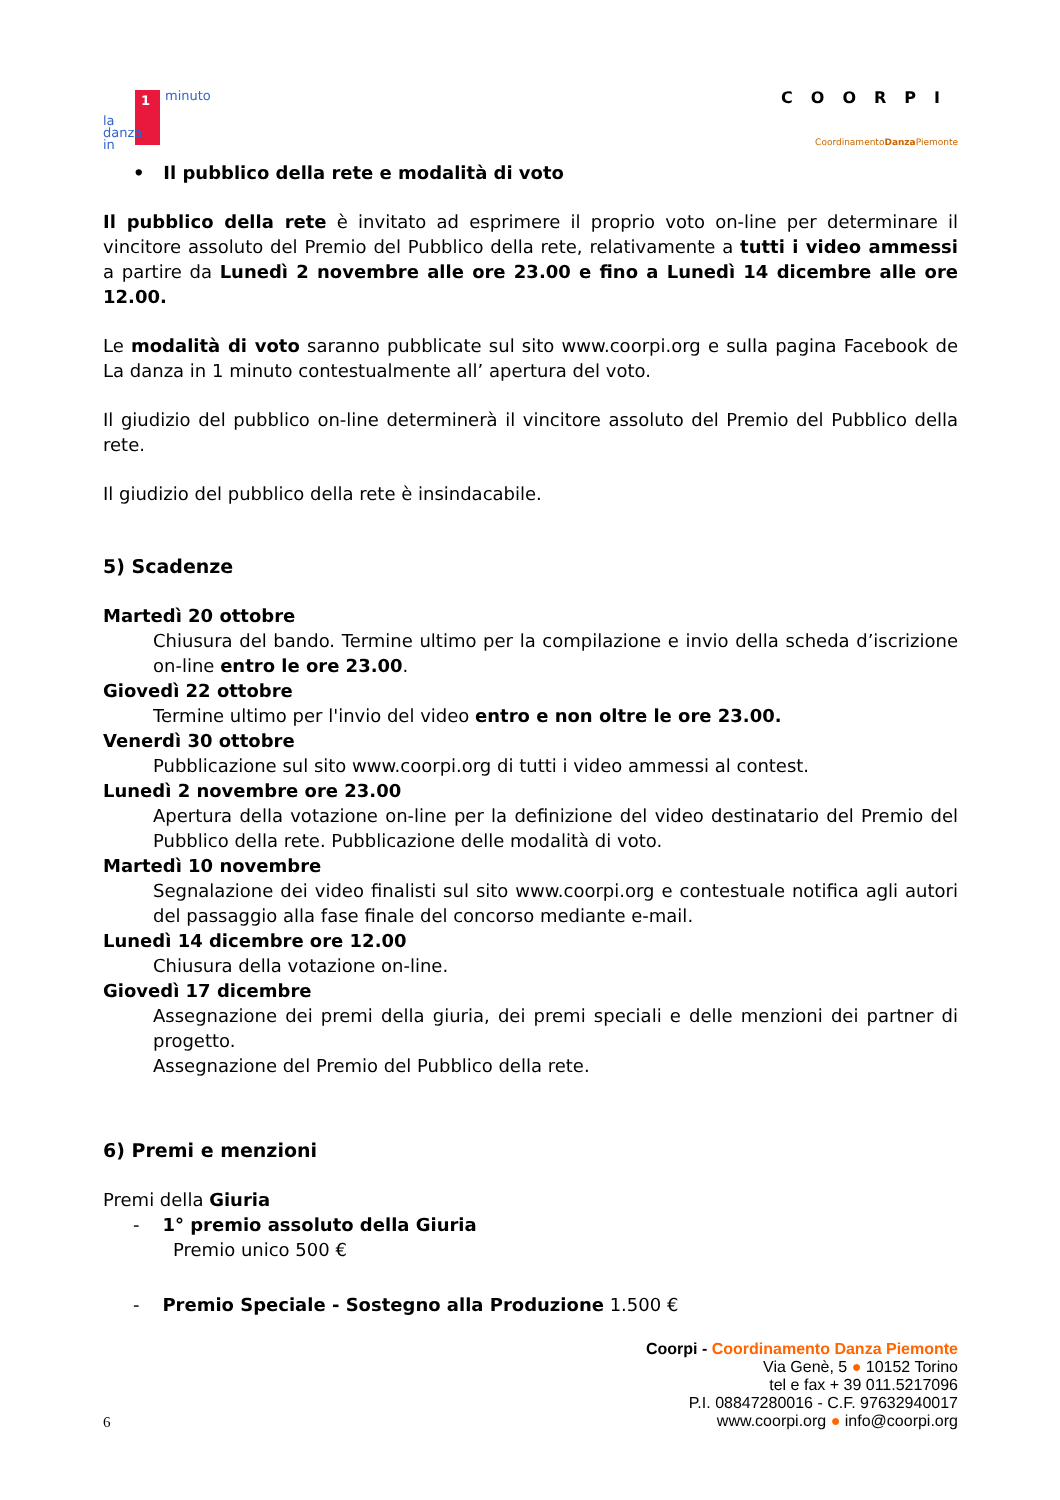la
danza
in
minuto
1
COORPI
CoordinamentoDanza Piemonte
• Il pubblico della rete e modalità di voto
Il pubblico della rete è invitato ad esprimere il proprio voto on-line per determinare il vincitore assoluto del Premio del Pubblico della rete, relativamente a tutti i video ammessi a partire da Lunedì 2 novembre alle ore 23.00 e fino a Lunedì 14 dicembre alle ore 12.00.
Le modalità di voto saranno pubblicate sul sito www.coorpi.org e sulla pagina Facebook de La danza in 1 minuto contestualmente all’ apertura del voto.
Il giudizio del pubblico on-line determinerà il vincitore assoluto del Premio del Pubblico della rete.
Il giudizio del pubblico della rete è insindacabile.
5) Scadenze
Martedì 20 ottobre
Chiusura del bando. Termine ultimo per la compilazione e invio della scheda d’iscrizione on-line entro le ore 23.00.
Giovedì 22 ottobre
Termine ultimo per l'invio del video entro e non oltre le ore 23.00.
Venerdì 30 ottobre
Pubblicazione sul sito www.coorpi.org di tutti i video ammessi al contest.
Lunedì 2 novembre ore 23.00
Apertura della votazione on-line per la definizione del video destinatario del Premio del Pubblico della rete. Pubblicazione delle modalità di voto.
Martedì 10 novembre
Segnalazione dei video finalisti sul sito www.coorpi.org e contestuale notifica agli autori del passaggio alla fase finale del concorso mediante e-mail.
Lunedì 14 dicembre ore 12.00
Chiusura della votazione on-line.
Giovedì 17 dicembre
Assegnazione dei premi della giuria, dei premi speciali e delle menzioni dei partner di progetto.
Assegnazione del Premio del Pubblico della rete.
6) Premi e menzioni
Premi della Giuria
- 1° premio assoluto della Giuria
Premio unico 500 €
- Premio Speciale - Sostegno alla Produzione 1.500 €
Coorpi - Coordinamento Danza Piemonte
Via Genè, 5 ● 10152 Torino
tel e fax + 39 011.5217096
P.I. 08847280016 - C.F. 97632940017
www.coorpi.org ● info@coorpi.org
6